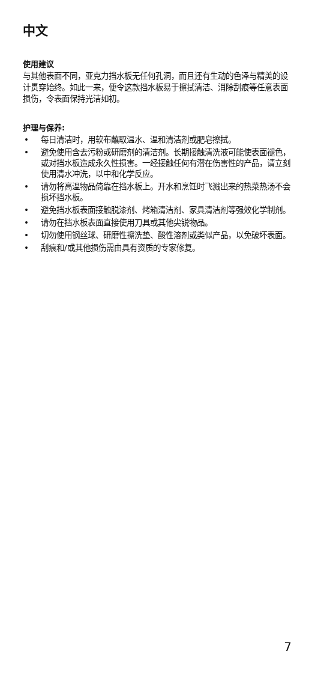中文
使用建议
与其他表面不同，亚克力挡水板无任何孔洞，而且还有生动的色泽与精美的设计贯穿始终。如此一来，便令这款挡水板易于擦拭清洁、消除刮痕等任意表面损伤，令表面保持光洁如初。
护理与保养:
• 每日清洁时，用软布蘸取温水、温和清洁剂或肥皂擦拭。
• 避免使用含去污粉或研磨剂的清洁剂。长期接触清洗液可能使表面褪色，或对挡水板造成永久性损害。一经接触任何有潜在伤害性的产品，请立刻使用清水冲洗，以中和化学反应。
• 请勿将高温物品倚靠在挡水板上。开水和烹饪时飞溅出来的热菜热汤不会损坏挡水板。
• 避免挡水板表面接触脱漆剂、烤箱清洁剂、家具清洁剂等强效化学制剂。
• 请勿在挡水板表面直接使用刀具或其他尖锐物品。
• 切勿使用钢丝球、研磨性擦洗垫、酸性溶剂或类似产品，以免破坏表面。
• 刮痕和/或其他损伤需由具有资质的专家修复。
7